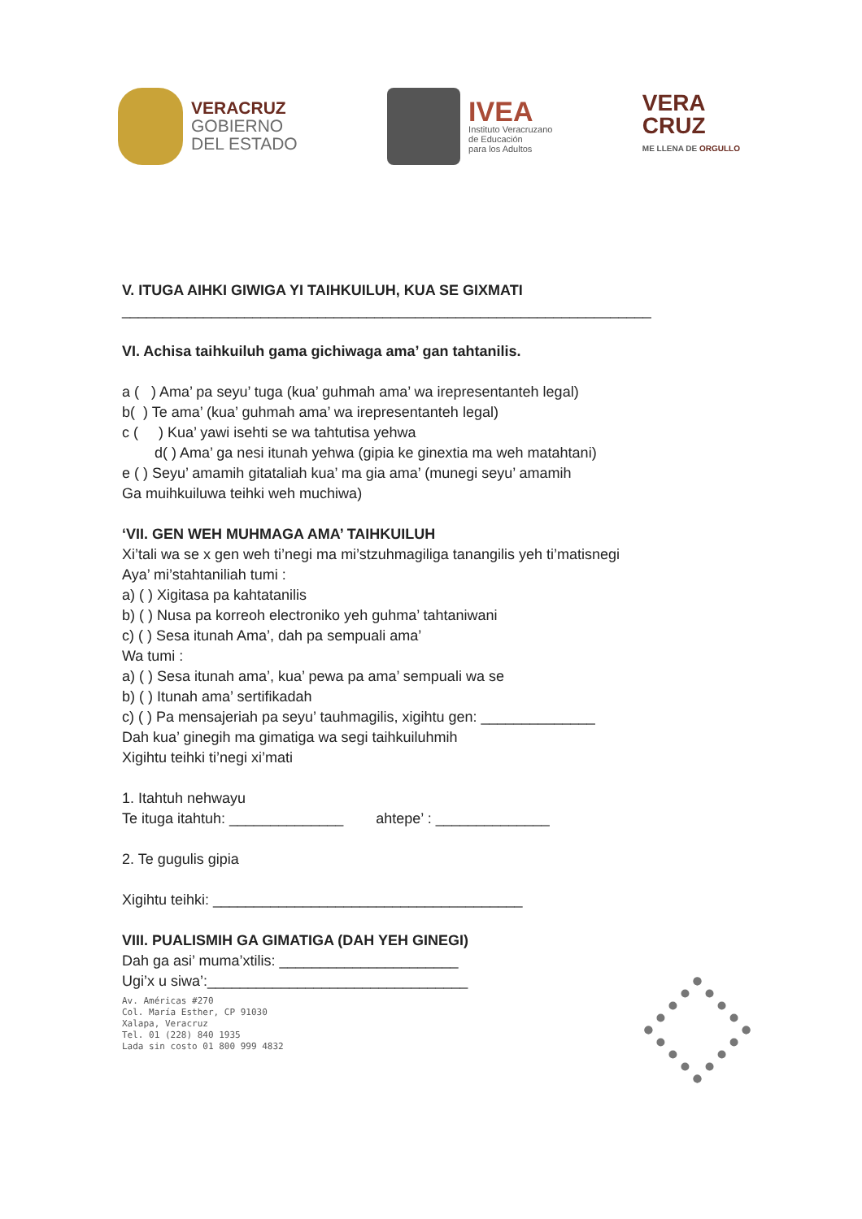VERACRUZ
GOBIERNO
DEL ESTADO
IVEA
Instituto Veracruzano
de Educación
para los Adultos
VERA
CRUZ
ME LLENA DE ORGULLO
V. ITUGA AIHKI GIWIGA YI TAIHKUILUH, KUA SE GIXMATI
_________________________________________________________________
VI. Achisa taihkuiluh gama gichiwaga ama’ gan tahtanilis.
a ( ) Ama’ pa seyu’ tuga (kua’ guhmah ama’ wa irepresentanteh legal)
b( ) Te ama’ (kua’ guhmah ama’ wa irepresentanteh legal)
c ( ) Kua’ yawi isehti se wa tahtutisa yehwa
d( ) Ama’ ga nesi itunah yehwa (gipia ke ginextia ma weh matahtani)
e ( ) Seyu’ amamih gitataliah kua’ ma gia ama’ (munegi seyu’ amamih
Ga muihkuiluwa teihki weh muchiwa)
‘VII. GEN WEH MUHMAGA AMA’ TAIHKUILUH
Xi’tali wa se x gen weh ti’negi ma mi’stzuhmagiliga tanangilis yeh ti’matisnegi
Aya’ mi’stahtaniliah tumi :
a) ( ) Xigitasa pa kahtatanilis
b) ( ) Nusa pa korreoh electroniko yeh guhma’ tahtaniwani
c) ( ) Sesa itunah Ama’, dah pa sempuali ama’
Wa tumi :
a) ( ) Sesa itunah ama’, kua’ pewa pa ama’ sempuali wa se
b) ( ) Itunah ama’ sertifikadah
c) ( ) Pa mensajeriah pa seyu’ tauhmagilis, xigihtu gen: ______________
Dah kua’ ginegih ma gimatiga wa segi taihkuiluhmih
Xigihtu teihki ti’negi xi’mati
1. Itahtuh nehwayu
Te ituga itahtuh: ______________ ahtepe’ : ______________
2. Te gugulis gipia
Xigihtu teihki: ______________________________________
VIII. PUALISMIH GA GIMATIGA (DAH YEH GINEGI)
Dah ga asi’ muma’xtilis: ______________________
Ugi’x u siwa’:________________________________
Av. Américas #270
Col. María Esther, CP 91030
Xalapa, Veracruz
Tel. 01 (228) 840 1935
Lada sin costo 01 800 999 4832